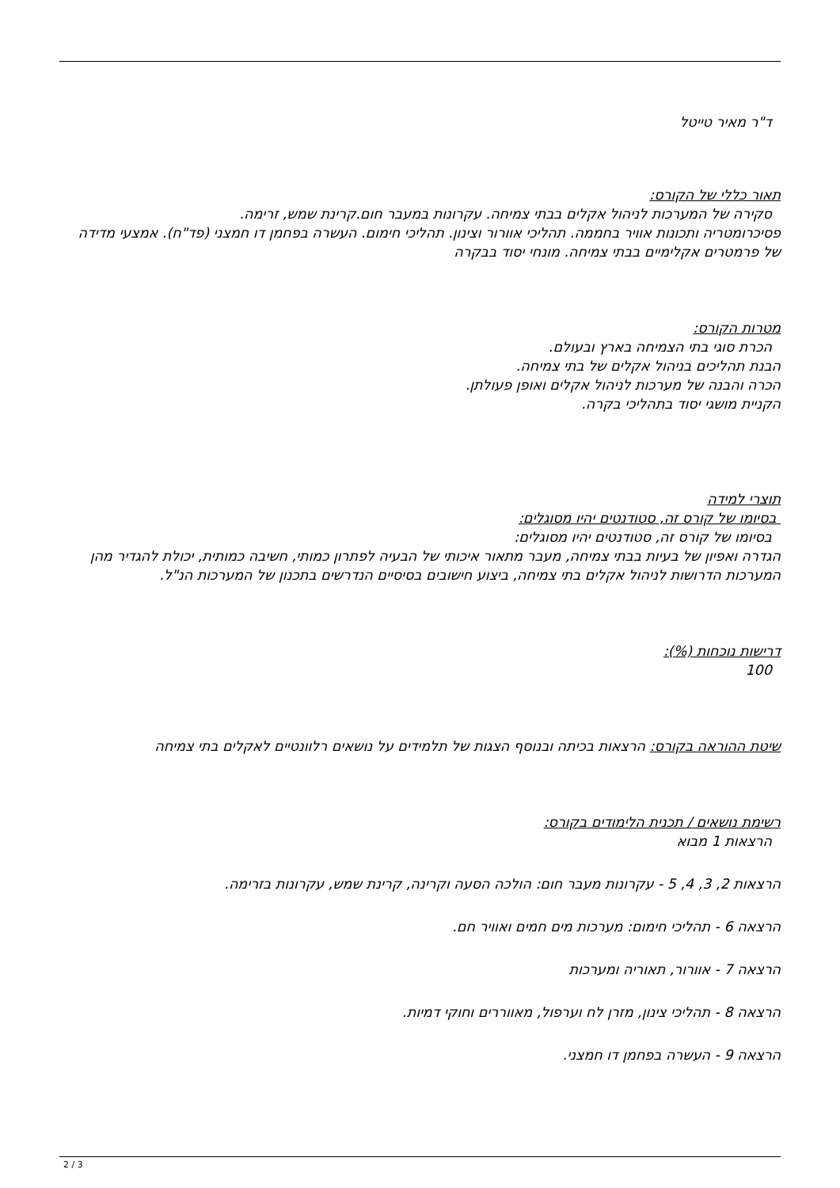ד"ר מאיר טייטל
תאור כללי של הקורס:
סקירה של המערכות לניהול אקלים בבתי צמיחה. עקרונות במעבר חום.קרינת שמש, זרימה.
פסיכרומטריה ותכונות אוויר בחממה. תהליכי אוורור וצינון. תהליכי חימום. העשרה בפחמן דו חמצני (פד"ח). אמצעי מדידה של פרמטרים אקלימיים בבתי צמיחה. מונחי יסוד בבקרה
מטרות הקורס:
הכרת סוגי בתי הצמיחה בארץ ובעולם.
הבנת תהליכים בניהול אקלים של בתי צמיחה.
הכרה והבנה של מערכות לניהול אקלים ואופן פעולתן.
הקניית מושגי יסוד בתהליכי בקרה.
תוצרי למידה
בסיומו של קורס זה, סטודנטים יהיו מסוגלים:
בסיומו של קורס זה, סטודנטים יהיו מסוגלים:
הגדרה ואפיון של בעיות בבתי צמיחה, מעבר מתאור איכותי של הבעיה לפתרון כמותי, חשיבה כמותית, יכולת להגדיר מהן המערכות הדרושות לניהול אקלים בתי צמיחה, ביצוע חישובים בסיסיים הנדרשים בתכנון של המערכות הנ"ל.
דרישות נוכחות (%):
100
שיטת ההוראה בקורס: הרצאות בכיתה ובנוסף הצגות של תלמידים על נושאים רלוונטיים לאקלים בתי צמיחה
רשימת נושאים / תכנית הלימודים בקורס:
הרצאות 1 מבוא
הרצאות 2, 3, 4, 5 - עקרונות מעבר חום: הולכה הסעה וקרינה, קרינת שמש, עקרונות בזרימה.
הרצאה 6 - תהליכי חימום: מערכות מים חמים ואוויר חם.
הרצאה 7 - אוורור, תאוריה ומערכות
הרצאה 8 - תהליכי צינון, מזרן לח וערפול, מאווררים וחוקי דמיות.
הרצאה 9 - העשרה בפחמן דו חמצני.
2 / 3